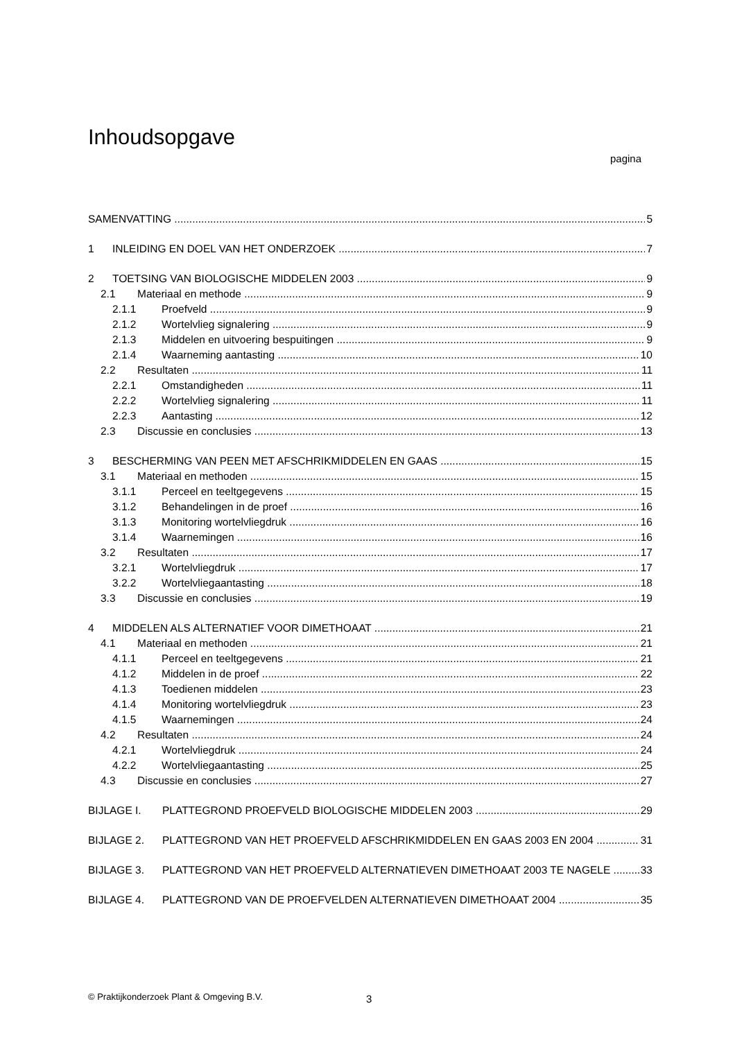Inhoudsopgave
pagina
SAMENVATTING 5
1 INLEIDING EN DOEL VAN HET ONDERZOEK 7
2 TOETSING VAN BIOLOGISCHE MIDDELEN 2003 9
2.1 Materiaal en methode 9
2.1.1 Proefveld 9
2.1.2 Wortelvlieg signalering 9
2.1.3 Middelen en uitvoering bespuitingen 9
2.1.4 Waarneming aantasting 10
2.2 Resultaten 11
2.2.1 Omstandigheden 11
2.2.2 Wortelvlieg signalering 11
2.2.3 Aantasting 12
2.3 Discussie en conclusies 13
3 BESCHERMING VAN PEEN MET AFSCHRIKMIDDELEN EN GAAS 15
3.1 Materiaal en methoden 15
3.1.1 Perceel en teeltgegevens 15
3.1.2 Behandelingen in de proef 16
3.1.3 Monitoring wortelvliegdruk 16
3.1.4 Waarnemingen 16
3.2 Resultaten 17
3.2.1 Wortelvliegdruk 17
3.2.2 Wortelvliegaantasting 18
3.3 Discussie en conclusies 19
4 MIDDELEN ALS ALTERNATIEF VOOR DIMETHOAAT 21
4.1 Materiaal en methoden 21
4.1.1 Perceel en teeltgegevens 21
4.1.2 Middelen in de proef 22
4.1.3 Toedienen middelen 23
4.1.4 Monitoring wortelvliegdruk 23
4.1.5 Waarnemingen 24
4.2 Resultaten 24
4.2.1 Wortelvliegdruk 24
4.2.2 Wortelvliegaantasting 25
4.3 Discussie en conclusies 27
BIJLAGE I. PLATTEGROND PROEFVELD BIOLOGISCHE MIDDELEN 2003 29
BIJLAGE 2. PLATTEGROND VAN HET PROEFVELD AFSCHRIKMIDDELEN EN GAAS 2003 EN 2004 31
BIJLAGE 3. PLATTEGROND VAN HET PROEFVELD ALTERNATIEVEN DIMETHOAAT 2003 TE NAGELE 33
BIJLAGE 4. PLATTEGROND VAN DE PROEFVELDEN ALTERNATIEVEN DIMETHOAAT 2004 35
© Praktijkonderzoek Plant & Omgeving B.V.
3